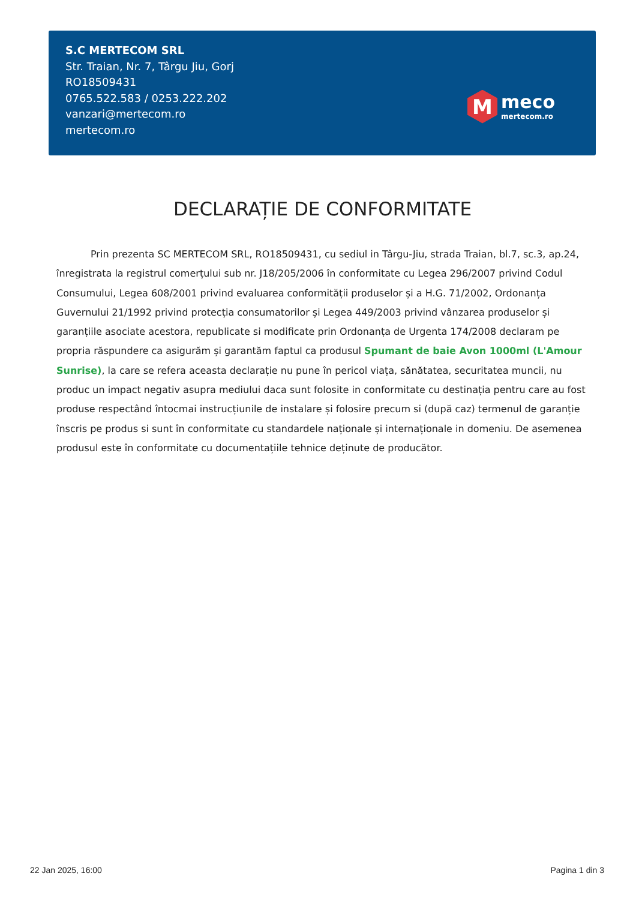S.C MERTECOM SRL
Str. Traian, Nr. 7, Târgu Jiu, Gorj
RO18509431
0765.522.583 / 0253.222.202
vanzari@mertecom.ro
mertecom.ro
M
meco
mertecom.ro
DECLARAȚIE DE CONFORMITATE
Prin prezenta SC MERTECOM SRL, RO18509431, cu sediul in Târgu-Jiu, strada Traian, bl.7, sc.3, ap.24, înregistrata la registrul comerțului sub nr. J18/205/2006 în conformitate cu Legea 296/2007 privind Codul Consumului, Legea 608/2001 privind evaluarea conformității produselor și a H.G. 71/2002, Ordonanța Guvernului 21/1992 privind protecția consumatorilor și Legea 449/2003 privind vânzarea produselor și garanțiile asociate acestora, republicate si modificate prin Ordonanța de Urgenta 174/2008 declaram pe propria răspundere ca asigurăm și garantăm faptul ca produsul Spumant de baie Avon 1000ml (L'Amour Sunrise), la care se refera aceasta declarație nu pune în pericol viața, sănătatea, securitatea muncii, nu produc un impact negativ asupra mediului daca sunt folosite in conformitate cu destinația pentru care au fost produse respectând întocmai instrucțiunile de instalare și folosire precum si (după caz) termenul de garanție înscris pe produs si sunt în conformitate cu standardele naționale și internaționale in domeniu. De asemenea produsul este în conformitate cu documentațiile tehnice deținute de producător.
22 Jan 2025, 16:00 Pagina 1 din 3